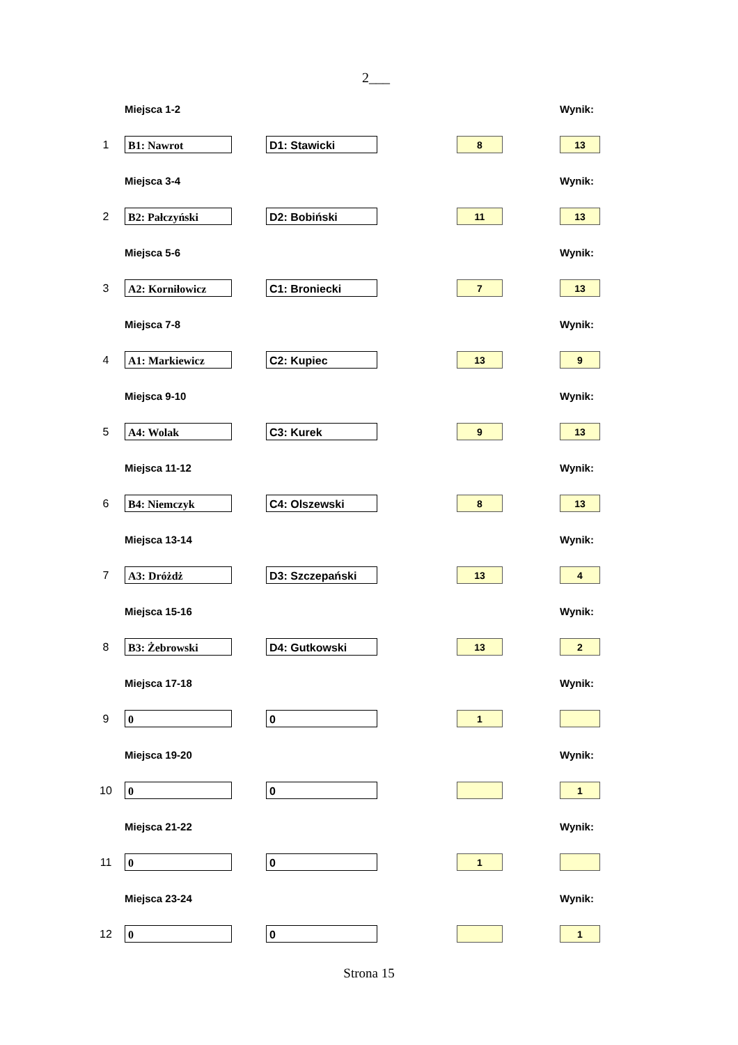2___
| | Miejsca 1-2 | | | Wynik: |
| 1 | B1: Nawrot | D1: Stawicki | 8 | 13 |
| | Miejsca 3-4 | | | Wynik: |
| 2 | B2: Pałczyński | D2: Bobiński | 11 | 13 |
| | Miejsca 5-6 | | | Wynik: |
| 3 | A2: Korniłowicz | C1: Broniecki | 7 | 13 |
| | Miejsca 7-8 | | | Wynik: |
| 4 | A1: Markiewicz | C2: Kupiec | 13 | 9 |
| | Miejsca 9-10 | | | Wynik: |
| 5 | A4: Wolak | C3: Kurek | 9 | 13 |
| | Miejsca 11-12 | | | Wynik: |
| 6 | B4: Niemczyk | C4: Olszewski | 8 | 13 |
| | Miejsca 13-14 | | | Wynik: |
| 7 | A3: Dróżdż | D3: Szczepański | 13 | 4 |
| | Miejsca 15-16 | | | Wynik: |
| 8 | B3: Żebrowski | D4: Gutkowski | 13 | 2 |
| | Miejsca 17-18 | | | Wynik: |
| 9 | 0 | 0 | 1 | |
| | Miejsca 19-20 | | | Wynik: |
| 10 | 0 | 0 | | 1 |
| | Miejsca 21-22 | | | Wynik: |
| 11 | 0 | 0 | 1 | |
| | Miejsca 23-24 | | | Wynik: |
| 12 | 0 | 0 | | 1 |
Strona 15